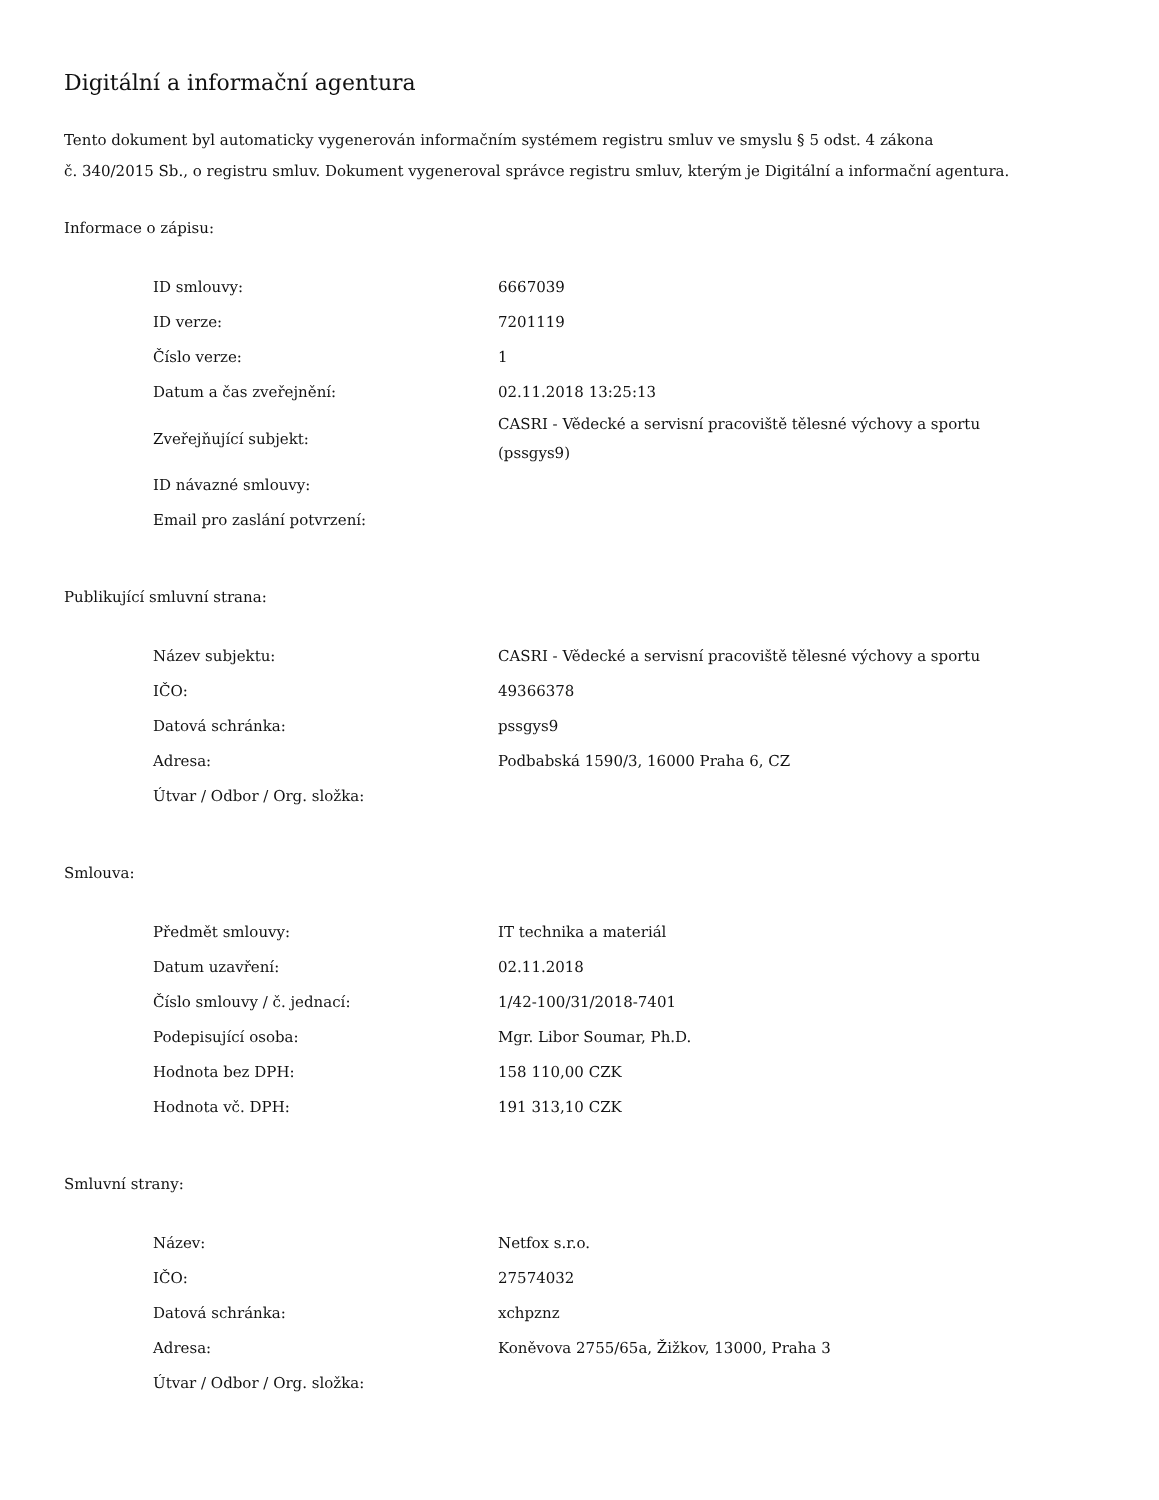Digitální a informační agentura
Tento dokument byl automaticky vygenerován informačním systémem registru smluv ve smyslu § 5 odst. 4 zákona
č. 340/2015 Sb., o registru smluv. Dokument vygeneroval správce registru smluv, kterým je Digitální a informační agentura.
Informace o zápisu:
| ID smlouvy: | 6667039 |
| ID verze: | 7201119 |
| Číslo verze: | 1 |
| Datum a čas zveřejnění: | 02.11.2018 13:25:13 |
| Zveřejňující subjekt: | CASRI - Vědecké a servisní pracoviště tělesné výchovy a sportu (pssgys9) |
| ID návazné smlouvy: | |
| Email pro zaslání potvrzení: | |
Publikující smluvní strana:
| Název subjektu: | CASRI - Vědecké a servisní pracoviště tělesné výchovy a sportu |
| IČO: | 49366378 |
| Datová schránka: | pssgys9 |
| Adresa: | Podbabská 1590/3, 16000 Praha 6, CZ |
| Útvar / Odbor / Org. složka: | |
Smlouva:
| Předmět smlouvy: | IT technika a materiál |
| Datum uzavření: | 02.11.2018 |
| Číslo smlouvy / č. jednací: | 1/42-100/31/2018-7401 |
| Podepisující osoba: | Mgr. Libor Soumar, Ph.D. |
| Hodnota bez DPH: | 158 110,00 CZK |
| Hodnota vč. DPH: | 191 313,10 CZK |
Smluvní strany:
| Název: | Netfox s.r.o. |
| IČO: | 27574032 |
| Datová schránka: | xchpznz |
| Adresa: | Koněvova 2755/65a, Žižkov, 13000, Praha 3 |
| Útvar / Odbor / Org. složka: | |